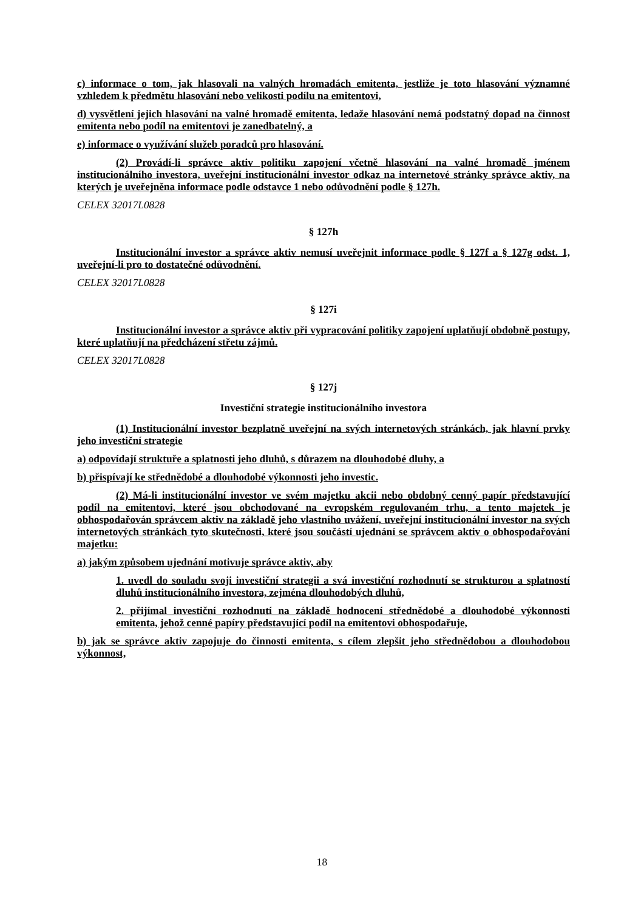c) informace o tom, jak hlasovali na valných hromadách emitenta, jestliže je toto hlasování významné vzhledem k předmětu hlasování nebo velikosti podílu na emitentovi,
d) vysvětlení jejich hlasování na valné hromadě emitenta, ledaže hlasování nemá podstatný dopad na činnost emitenta nebo podíl na emitentovi je zanedbatelný, a
e) informace o využívání služeb poradců pro hlasování.
(2) Provádí-li správce aktiv politiku zapojení včetně hlasování na valné hromadě jménem institucionálního investora, uveřejní institucionální investor odkaz na internetové stránky správce aktiv, na kterých je uveřejněna informace podle odstavce 1 nebo odůvodnění podle § 127h.
CELEX 32017L0828
§ 127h
Institucionální investor a správce aktiv nemusí uveřejnit informace podle § 127f a § 127g odst. 1, uveřejní-li pro to dostatečné odůvodnění.
CELEX 32017L0828
§ 127i
Institucionální investor a správce aktiv při vypracování politiky zapojení uplatňují obdobně postupy, které uplatňují na předcházení střetu zájmů.
CELEX 32017L0828
§ 127j
Investiční strategie institucionálního investora
(1) Institucionální investor bezplatně uveřejní na svých internetových stránkách, jak hlavní prvky jeho investiční strategie
a) odpovídají struktuře a splatnosti jeho dluhů, s důrazem na dlouhodobé dluhy, a
b) přispívají ke střednědobé a dlouhodobé výkonnosti jeho investic.
(2) Má-li institucionální investor ve svém majetku akcii nebo obdobný cenný papír představující podíl na emitentovi, které jsou obchodované na evropském regulovaném trhu, a tento majetek je obhospodařován správcem aktiv na základě jeho vlastního uvážení, uveřejní institucionální investor na svých internetových stránkách tyto skutečnosti, které jsou součástí ujednání se správcem aktiv o obhospodařování majetku:
a) jakým způsobem ujednání motivuje správce aktiv, aby
1. uvedl do souladu svoji investiční strategii a svá investiční rozhodnutí se strukturou a splatností dluhů institucionálního investora, zejména dlouhodobých dluhů,
2. přijímal investiční rozhodnutí na základě hodnocení střednědobé a dlouhodobé výkonnosti emitenta, jehož cenné papíry představující podíl na emitentovi obhospodařuje,
b) jak se správce aktiv zapojuje do činnosti emitenta, s cílem zlepšit jeho střednědobou a dlouhodobou výkonnost,
18